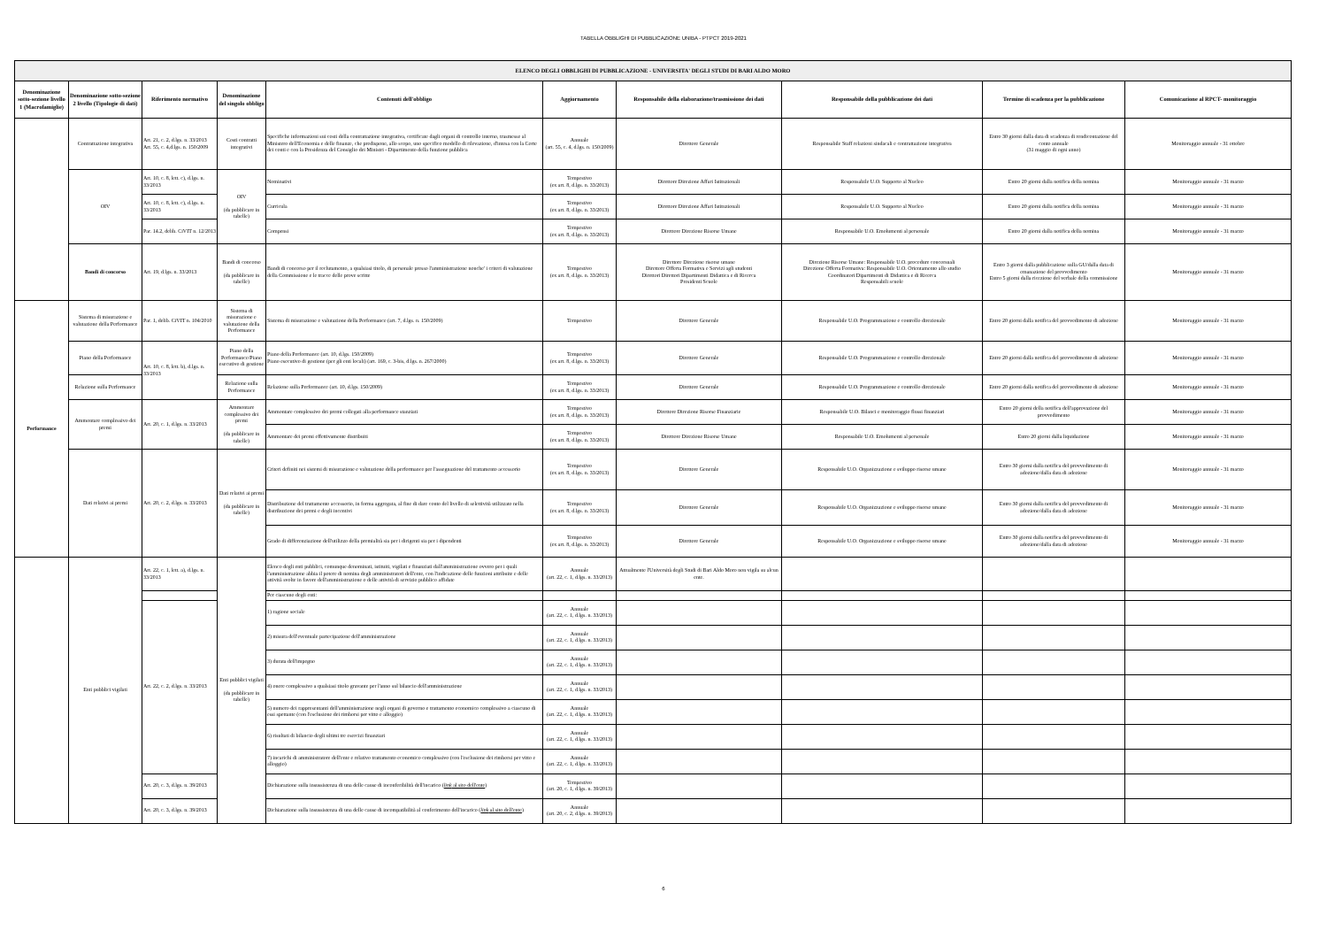TABELLA OBBLIGHI DI PUBBLICAZIONE UNIBA - PTPCT 2019-2021
| ELENCO DEGLI OBBLIGHI DI PUBBLICAZIONE - UNIVERSITA' DEGLI STUDI DI BARI ALDO MORO | | | | | | | | | |
| --- | --- | --- | --- | --- | --- | --- | --- | --- | --- |
| Denominazione sotto-sezione livello 1 (Macrofamiglie) | Denominazione sotto-sezione 2 livello (Tipologie di dati) | Riferimento normativo | Denominazione del singolo obbligo | Contenuti dell'obbligo | Aggiornamento | Responsabile della elaborazione/trasmissione dei dati | Responsabile della pubblicazione dei dati | Termine di scadenza per la pubblicazione | Comunicazione al RPCT- monitoraggio |
| | Contrattazione integrativa | Art. 21, c. 2, d.lgs. n. 33/2013 Art. 55, c. 4,d.lgs. n. 150/2009 | Costi contratti integrativi | Specifiche informazioni sui costi della contrattazione integrativa, certificate dagli organi di controllo interno, trasmesse al Ministero dell'Economia e delle finanze, che predispone, allo scopo, uno specifico modello di rilevazione, d'intesa con la Corte dei conti e con la Presidenza del Consiglio dei Ministri - Dipartimento della funzione pubblica | Annuale (art. 55, c. 4, d.lgs. n. 150/2009) | Direttore Generale | Responsabile Staff relazioni sindacali e contrattazione integrativa | Entro 30 giorni dalla data di scadenza di rendicontazione del conto annuale (31 maggio di ogni anno) | Monitoraggio annuale - 31 ottobre |
| | OIV | Art. 10, c. 8, lett. c), d.lgs. n. 33/2013 | OIV (da pubblicare in tabelle) | Nominativi | Tempestivo (ex art. 8, d.lgs. n. 33/2013) | Direttore Direzione Affari Istituzionali | Responsabile U.O. Supporto al Nucleo | Entro 20 giorni dalla notifica della nomina | Monitoraggio annuale - 31 marzo |
| | | Art. 10, c. 8, lett. c), d.lgs. n. 33/2013 | | Curricula | Tempestivo (ex art. 8, d.lgs. n. 33/2013) | Direttore Direzione Affari Istituzionali | Responsabile U.O. Supporto al Nucleo | Entro 20 giorni dalla notifica della nomina | Monitoraggio annuale - 31 marzo |
| | | Par. 14.2, delib. CiVIT n. 12/2013 | | Compensi | Tempestivo (ex art. 8, d.lgs. n. 33/2013) | Direttore Direzione Risorse Umane | Responsabile U.O. Emolumenti al personale | Entro 20 giorni dalla notifica della nomina | Monitoraggio annuale - 31 marzo |
| | Bandi di concorso | Art. 19, d.lgs. n. 33/2013 | Bandi di concorso (da pubblicare in tabelle) | Bandi di concorso per il reclutamento, a qualsiasi titolo, di personale presso l'amministrazione nonche' i criteri di valutazione della Commissione e le tracce delle prove scritte | Tempestivo (ex art. 8, d.lgs. n. 33/2013) | Direttore Direzione risorse umane Direttore Offerta Formativa e Servizi agli studenti Direttori Direttori Dipartimenti Didattica e di Ricerca Presidenti Scuole | Direzione Risorse Umane: Responsabile U.O. procedure concorsuali Direzione Offerta Formativa: Responsabile U.O. Orientamento allo studio Coordinatori Dipartimenti di Didattica e di Ricerca Responsabili scuole | Entro 3 giorni dalla pubblicazione sulla GU/dalla data di emanazione del provvedimento Entro 5 giorni dalla ricezione del verbale della commissione | Monitoraggio annuale - 31 marzo |
| Performance | Sistema di misurazione e valutazione della Performance | Par. 1, delib. CiVIT n. 104/2010 | Sistema di misurazione e valutazione della Performance | Sistema di misurazione e valutazione della Performance (art. 7, d.lgs. n. 150/2009) | Tempestivo | Direttore Generale | Responsabile U.O. Programmazione e controllo direzionale | Entro 20 giorni dalla notifica del provvedimento di adozione | Monitoraggio annuale - 31 marzo |
| | Piano della Performance | Art. 10, c. 8, lett. b), d.lgs. n. 33/2013 | Piano della Performance/Piano esecutivo di gestione | Piano della Performance (art. 10, d.lgs. 150/2009) Piano esecutivo di gestione (per gli enti locali) (art. 169, c. 3-bis, d.lgs. n. 267/2000) | Tempestivo (ex art. 8, d.lgs. n. 33/2013) | Direttore Generale | Responsabile U.O. Programmazione e controllo direzionale | Entro 20 giorni dalla notifica del provvedimento di adozione | Monitoraggio annuale - 31 marzo |
| | Relazione sulla Performance | | Relazione sulla Performance | Relazione sulla Performance (art. 10, d.lgs. 150/2009) | Tempestivo (ex art. 8, d.lgs. n. 33/2013) | Direttore Generale | Responsabile U.O. Programmazione e controllo direzionale | Entro 20 giorni dalla notifica del provvedimento di adozione | Monitoraggio annuale - 31 marzo |
| | Ammontare complessivo dei premi | Art. 20, c. 1, d.lgs. n. 33/2013 | Ammontare complessivo dei premi (da pubblicare in tabelle) | Ammontare complessivo dei premi collegati alla performance stanziati | Tempestivo (ex art. 8, d.lgs. n. 33/2013) | Direttore Direzione Risorse Finanziarie | Responsabile U.O. Bilanci e monitoraggio flussi finanziari | Entro 20 giorni della notifica dell'approvazione del provvedimento | Monitoraggio annuale - 31 marzo |
| | | | | Ammontare dei premi effettivamente distribuiti | Tempestivo (ex art. 8, d.lgs. n. 33/2013) | Direttore Direzione Risorse Umane | Responsabile U.O. Emolumenti al personale | Entro 20 giorni dalla liquidazione | Monitoraggio annuale - 31 marzo |
| | Dati relativi ai premi | Art. 20, c. 2, d.lgs. n. 33/2013 | Dati relativi ai premi (da pubblicare in tabelle) | Criteri definiti nei sistemi di misurazione e valutazione della performance per l'assegnazione del trattamento accessorio | Tempestivo (ex art. 8, d.lgs. n. 33/2013) | Direttore Generale | Responsabile U.O. Organizzazione e sviluppo risorse umane | Entro 30 giorni dalla notifica del provvedimento di adozione/dalla data di adozione | Monitoraggio annuale - 31 marzo |
| | | | | Distribuzione del trattamento accessorio, in forma aggregata, al fine di dare conto del livello di selettività utilizzato nella distribuzione dei premi e degli incentivi | Tempestivo (ex art. 8, d.lgs. n. 33/2013) | Direttore Generale | Responsabile U.O. Organizzazione e sviluppo risorse umane | Entro 30 giorni dalla notifica del provvedimento di adozione/dalla data di adozione | Monitoraggio annuale - 31 marzo |
| | | | | Grado di differenziazione dell'utilizzo della premialità sia per i dirigenti sia per i dipendenti | Tempestivo (ex art. 8, d.lgs. n. 33/2013) | Direttore Generale | Responsabile U.O. Organizzazione e sviluppo risorse umane | Entro 30 giorni dalla notifica del provvedimento di adozione/dalla data di adozione | Monitoraggio annuale - 31 marzo |
| | Enti pubblici vigilati | Art. 22, c. 1, lett. a), d.lgs. n. 33/2013 | Enti pubblici vigilati (da pubblicare in tabelle) | Elenco degli enti pubblici, comunque denominati, istituiti, vigilati e finanziati dall'amministrazione ovvero per i quali l'amministrazione abbia il potere di nomina degli amministratori dell'ente, con l'indicazione delle funzioni attribuite e delle attività svolte in favore dell'amministrazione o delle attività di servizio pubblico affidate | Annuale (art. 22, c. 1, d.lgs. n. 33/2013) | Attualmente l'Università degli Studi di Bari Aldo Moro non vigila su alcun ente. | | | |
| | | | | Per ciascuno degli enti: | | | | | |
| | | Art. 22, c. 2, d.lgs. n. 33/2013 | | 1) ragione sociale | Annuale (art. 22, c. 1, d.lgs. n. 33/2013) | | | | |
| | | | | 2) misura dell'eventuale partecipazione dell'amministrazione | Annuale (art. 22, c. 1, d.lgs. n. 33/2013) | | | | |
| | | | | 3) durata dell'impegno | Annuale (art. 22, c. 1, d.lgs. n. 33/2013) | | | | |
| | | | | 4) onere complessivo a qualsiasi titolo gravante per l'anno sul bilancio dell'amministrazione | Annuale (art. 22, c. 1, d.lgs. n. 33/2013) | | | | |
| | | | | 5) numero dei rappresentanti dell'amministrazione negli organi di governo e trattamento economico complessivo a ciascuno di essi spettante (con l'esclusione dei rimborsi per vitto e alloggio) | Annuale (art. 22, c. 1, d.lgs. n. 33/2013) | | | | |
| | | | | 6) risultati di bilancio degli ultimi tre esercizi finanziari | Annuale (art. 22, c. 1, d.lgs. n. 33/2013) | | | | |
| | | | | 7) incarichi di amministratore dell'ente e relativo trattamento economico complessivo (con l'esclusione dei rimborsi per vitto e alloggio) | Annuale (art. 22, c. 1, d.lgs. n. 33/2013) | | | | |
| | | Art. 20, c. 3, d.lgs. n. 39/2013 | | Dichiarazione sulla insussistenza di una delle cause di inconferibilità dell'incarico ( link al sito dell'ente ) | Tempestivo (art. 20, c. 1, d.lgs. n. 39/2013) | | | | |
| | | Art. 20, c. 3, d.lgs. n. 39/2013 | | Dichiarazione sulla insussistenza di una delle cause di incompatibilità al conferimento dell'incarico ( link al sito dell'ente ) | Annuale (art. 20, c. 2, d.lgs. n. 39/2013) | | | | |
6